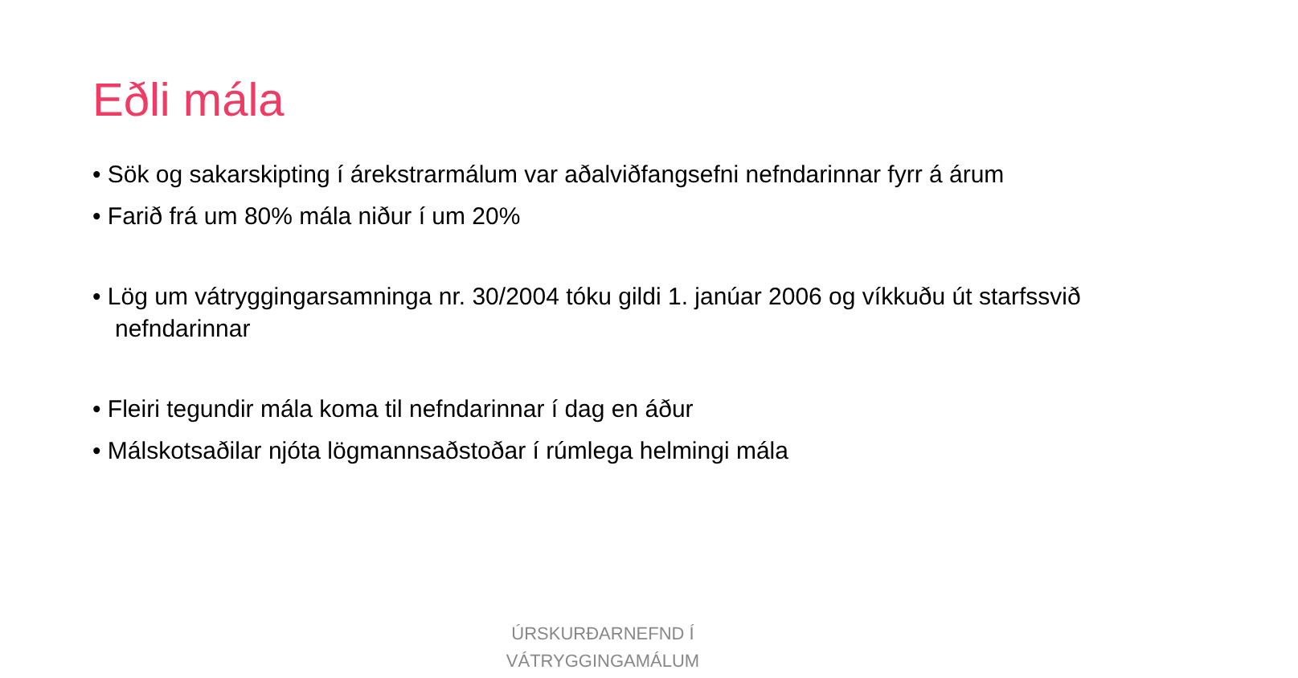Eðli mála
• Sök og sakarskipting í árekstrarmálum var aðalviðfangsefni nefndarinnar fyrr á árum
• Farið frá um 80% mála niður í um 20%
• Lög um vátryggingarsamninga nr. 30/2004 tóku gildi 1. janúar 2006 og víkkuðu út starfssvið nefndarinnar
• Fleiri tegundir mála koma til nefndarinnar í dag en áður
• Málskotsaðilar njóta lögmannsaðstoðar í rúmlega helmingi mála
ÚRSKURÐARNEFND Í
VÁTRYGGINGAMÁLUM